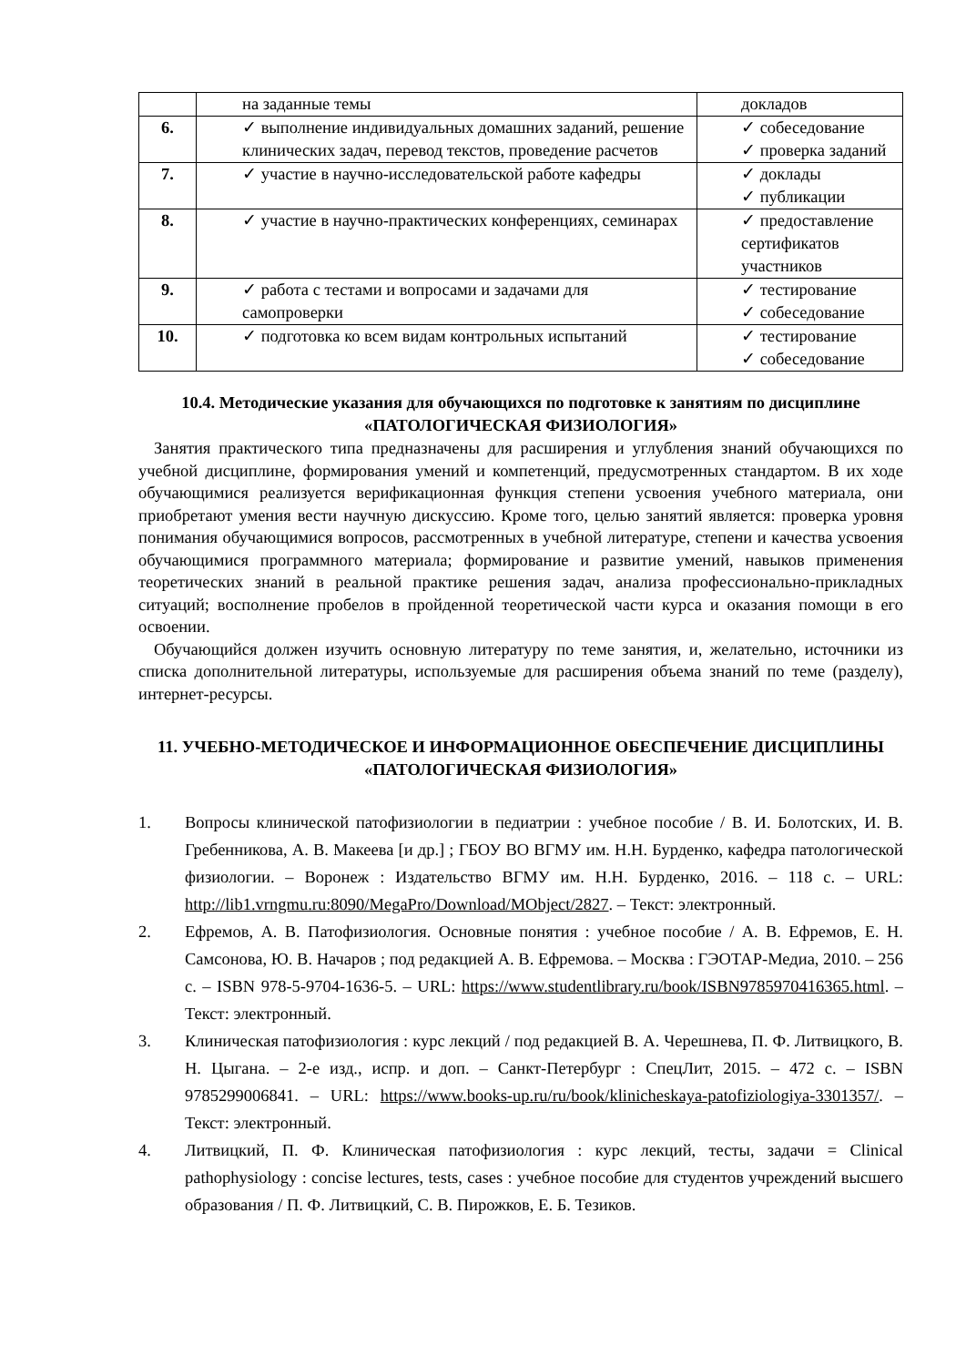| | на заданные темы | докладов |
| 6. | ✓ выполнение индивидуальных домашних заданий, решение клинических задач, перевод текстов, проведение расчетов | ✓ собеседование ✓ проверка заданий |
| 7. | ✓ участие в научно-исследовательской работе кафедры | ✓ доклады ✓ публикации |
| 8. | ✓ участие в научно-практических конференциях, семинарах | ✓ предоставление сертификатов участников |
| 9. | ✓ работа с тестами и вопросами и задачами для самопроверки | ✓ тестирование ✓ собеседование |
| 10. | ✓ подготовка ко всем видам контрольных испытаний | ✓ тестирование ✓ собеседование |
10.4. Методические указания для обучающихся по подготовке к занятиям по дисциплине «ПАТОЛОГИЧЕСКАЯ ФИЗИОЛОГИЯ»
Занятия практического типа предназначены для расширения и углубления знаний обучающихся по учебной дисциплине, формирования умений и компетенций, предусмотренных стандартом. В их ходе обучающимися реализуется верификационная функция степени усвоения учебного материала, они приобретают умения вести научную дискуссию. Кроме того, целью занятий является: проверка уровня понимания обучающимися вопросов, рассмотренных в учебной литературе, степени и качества усвоения обучающимися программного материала; формирование и развитие умений, навыков применения теоретических знаний в реальной практике решения задач, анализа профессионально-прикладных ситуаций; восполнение пробелов в пройденной теоретической части курса и оказания помощи в его освоении.
Обучающийся должен изучить основную литературу по теме занятия, и, желательно, источники из списка дополнительной литературы, используемые для расширения объема знаний по теме (разделу), интернет-ресурсы.
11. УЧЕБНО-МЕТОДИЧЕСКОЕ И ИНФОРМАЦИОННОЕ ОБЕСПЕЧЕНИЕ ДИСЦИПЛИНЫ «ПАТОЛОГИЧЕСКАЯ ФИЗИОЛОГИЯ»
1. Вопросы клинической патофизиологии в педиатрии : учебное пособие / В. И. Болотских, И. В. Гребенникова, А. В. Макеева [и др.] ; ГБОУ ВО ВГМУ им. Н.Н. Бурденко, кафедра патологической физиологии. – Воронеж : Издательство ВГМУ им. Н.Н. Бурденко, 2016. – 118 с. – URL: http://lib1.vrngmu.ru:8090/MegaPro/Download/MObject/2827. – Текст: электронный.
2. Ефремов, А. В. Патофизиология. Основные понятия : учебное пособие / А. В. Ефремов, Е. Н. Самсонова, Ю. В. Начаров ; под редакцией А. В. Ефремова. – Москва : ГЭОТАР-Медиа, 2010. – 256 с. – ISBN 978-5-9704-1636-5. – URL: https://www.studentlibrary.ru/book/ISBN9785970416365.html. – Текст: электронный.
3. Клиническая патофизиология : курс лекций / под редакцией В. А. Черешнева, П. Ф. Литвицкого, В. Н. Цыгана. – 2-е изд., испр. и доп. – Санкт-Петербург : СпецЛит, 2015. – 472 с. – ISBN 9785299006841. – URL: https://www.books-up.ru/ru/book/klinicheskaya-patofiziologiya-3301357/. – Текст: электронный.
4. Литвицкий, П. Ф. Клиническая патофизиология : курс лекций, тесты, задачи = Clinical pathophysiology : concise lectures, tests, cases : учебное пособие для студентов учреждений высшего образования / П. Ф. Литвицкий, С. В. Пирожков, Е. Б. Тезиков.